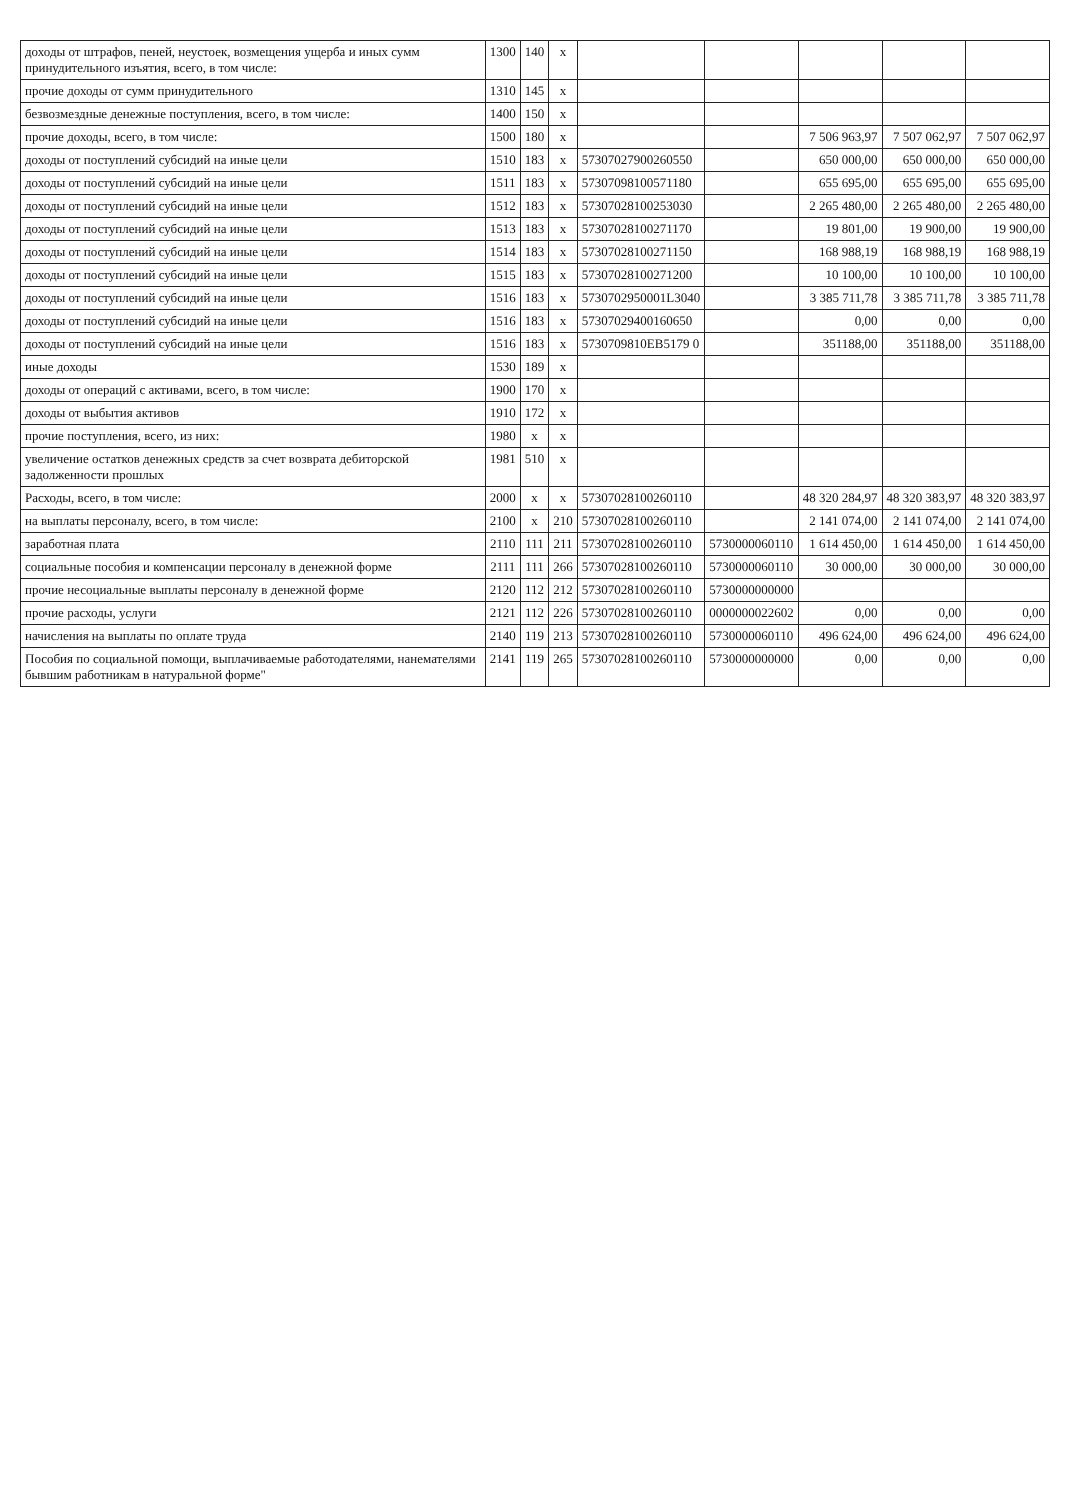| доходы от штрафов, пеней, неустоек, возмещения ущерба и иных сумм принудительного изъятия, всего, в том числе: | 1300 | 140 | x | | | | | |
| прочие доходы от сумм принудительного | 1310 | 145 | x | | | | | |
| безвозмездные денежные поступления, всего, в том числе: | 1400 | 150 | x | | | | | |
| прочие доходы, всего, в том числе: | 1500 | 180 | x | | | 7 506 963,97 | 7 507 062,97 | 7 507 062,97 |
| доходы от поступлений субсидий на иные цели | 1510 | 183 | x | 57307027900260550 | | 650 000,00 | 650 000,00 | 650 000,00 |
| доходы от поступлений субсидий на иные цели | 1511 | 183 | x | 57307098100571180 | | 655 695,00 | 655 695,00 | 655 695,00 |
| доходы от поступлений субсидий на иные цели | 1512 | 183 | x | 57307028100253030 | | 2 265 480,00 | 2 265 480,00 | 2 265 480,00 |
| доходы от поступлений субсидий на иные цели | 1513 | 183 | x | 57307028100271170 | | 19 801,00 | 19 900,00 | 19 900,00 |
| доходы от поступлений субсидий на иные цели | 1514 | 183 | x | 57307028100271150 | | 168 988,19 | 168 988,19 | 168 988,19 |
| доходы от поступлений субсидий на иные цели | 1515 | 183 | x | 57307028100271200 | | 10 100,00 | 10 100,00 | 10 100,00 |
| доходы от поступлений субсидий на иные цели | 1516 | 183 | x | 5730702950001L3040 | | 3 385 711,78 | 3 385 711,78 | 3 385 711,78 |
| доходы от поступлений субсидий на иные цели | 1516 | 183 | x | 57307029400160650 | | 0,00 | 0,00 | 0,00 |
| доходы от поступлений субсидий на иные цели | 1516 | 183 | x | 5730709810EB5179 0 | | 351188,00 | 351188,00 | 351188,00 |
| иные доходы | 1530 | 189 | x | | | | | |
| доходы от операций с активами, всего, в том числе: | 1900 | 170 | x | | | | | |
| доходы от выбытия активов | 1910 | 172 | x | | | | | |
| прочие поступления, всего, из них: | 1980 | x | x | | | | | |
| увеличение остатков денежных средств за счет возврата дебиторской задолженности прошлых | 1981 | 510 | x | | | | | |
| Расходы, всего, в том числе: | 2000 | x | x | 57307028100260110 | | 48 320 284,97 | 48 320 383,97 | 48 320 383,97 |
| на выплаты персоналу, всего, в том числе: | 2100 | x | 210 | 57307028100260110 | | 2 141 074,00 | 2 141 074,00 | 2 141 074,00 |
| заработная плата | 2110 | 111 | 211 | 57307028100260110 | 5730000060110 | 1 614 450,00 | 1 614 450,00 | 1 614 450,00 |
| социальные пособия и компенсации персоналу в денежной форме | 2111 | 111 | 266 | 57307028100260110 | 5730000060110 | 30 000,00 | 30 000,00 | 30 000,00 |
| прочие несоциальные выплаты персоналу в денежной форме | 2120 | 112 | 212 | 57307028100260110 | 5730000000000 | | | |
| прочие расходы, услуги | 2121 | 112 | 226 | 57307028100260110 | 0000000022602 | 0,00 | 0,00 | 0,00 |
| начисления на выплаты по оплате труда | 2140 | 119 | 213 | 57307028100260110 | 5730000060110 | 496 624,00 | 496 624,00 | 496 624,00 |
| Пособия по социальной помощи, выплачиваемые работодателями, нанемателями бывшим работникам в натуральной форме" | 2141 | 119 | 265 | 57307028100260110 | 5730000000000 | 0,00 | 0,00 | 0,00 |